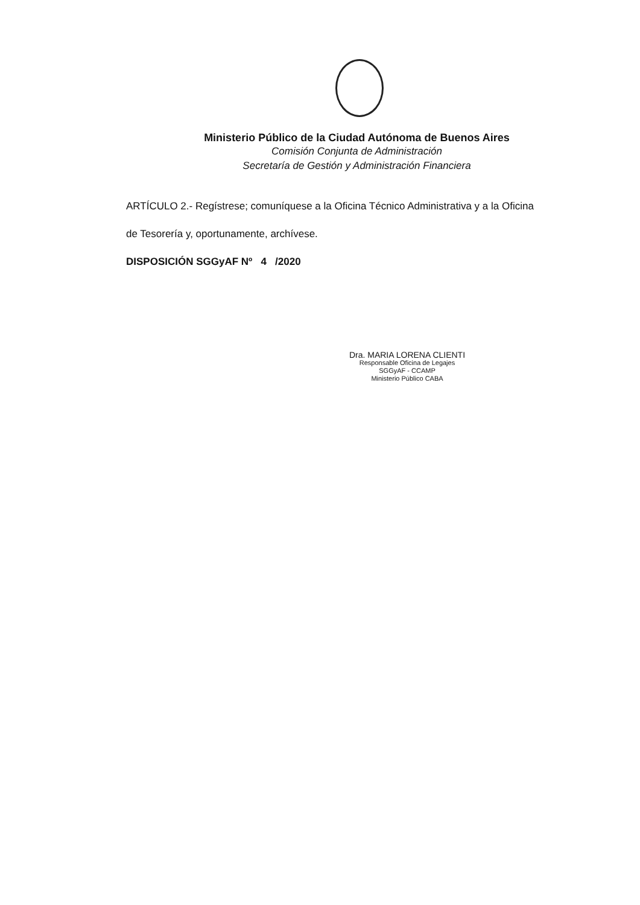Ministerio Público de la Ciudad Autónoma de Buenos Aires
Comisión Conjunta de Administración
Secretaría de Gestión y Administración Financiera
ARTÍCULO 2.- Regístrese; comuníquese a la Oficina Técnico Administrativa y a la Oficina
de Tesorería y, oportunamente, archívese.
DISPOSICIÓN SGGyAF Nº 4 /2020
Dra. MARIA LORENA CLIENTI
Responsable Oficina de Legajes
SGGyAF - CCAMP
Ministerio Público CABA